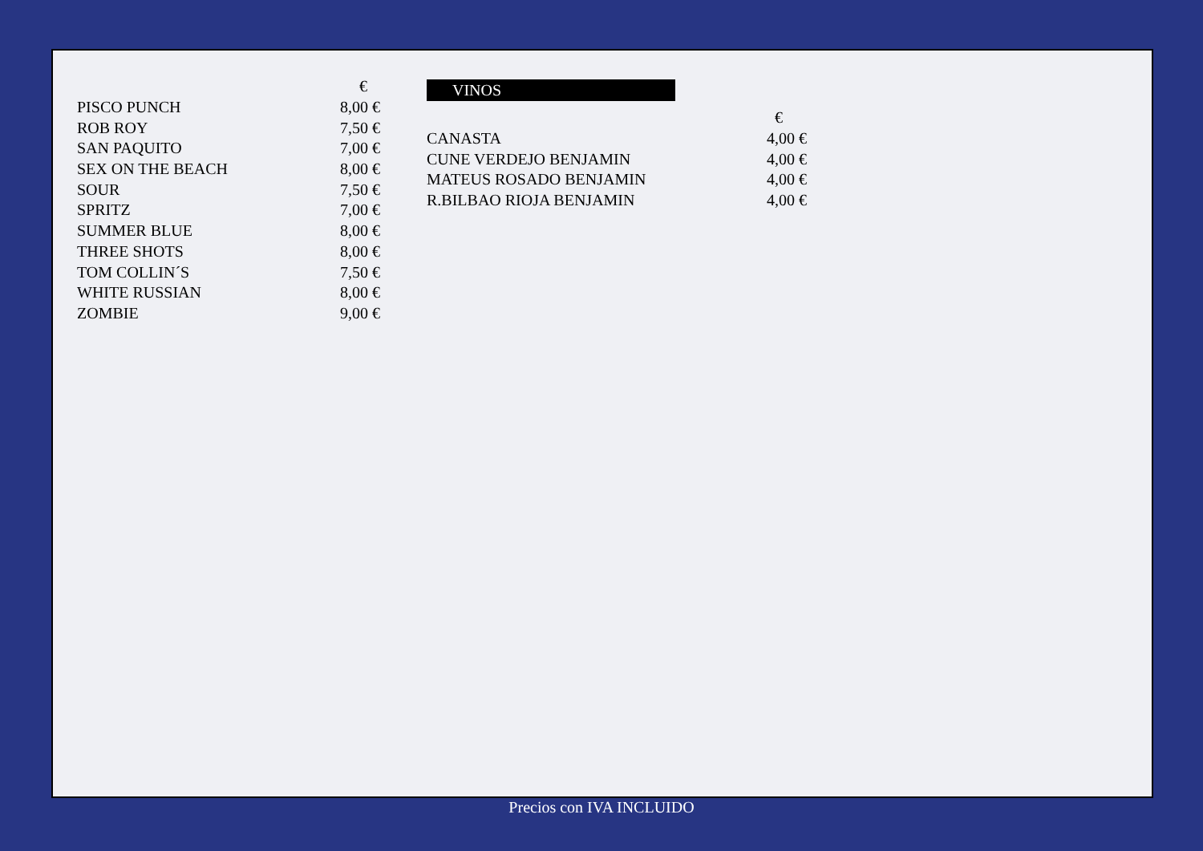| | € |
| --- | --- |
| PISCO PUNCH | 8,00 € |
| ROB ROY | 7,50 € |
| SAN PAQUITO | 7,00 € |
| SEX ON THE BEACH | 8,00 € |
| SOUR | 7,50 € |
| SPRITZ | 7,00 € |
| SUMMER BLUE | 8,00 € |
| THREE SHOTS | 8,00 € |
| TOM COLLIN´S | 7,50 € |
| WHITE RUSSIAN | 8,00 € |
| ZOMBIE | 9,00 € |
VINOS
| | € |
| --- | --- |
| CANASTA | 4,00 € |
| CUNE VERDEJO BENJAMIN | 4,00 € |
| MATEUS ROSADO BENJAMIN | 4,00 € |
| R.BILBAO RIOJA BENJAMIN | 4,00 € |
Precios con IVA INCLUIDO